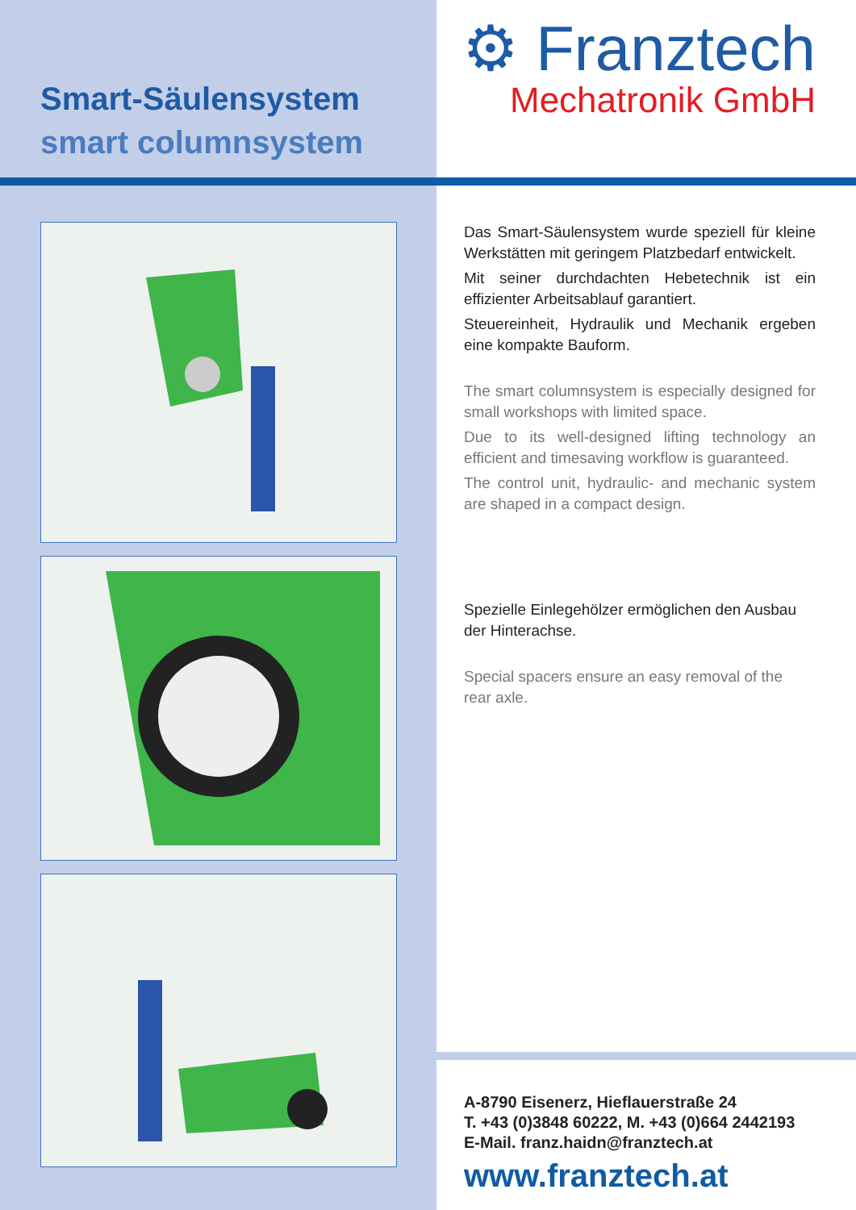Smart-Säulensystem
smart columnsystem
⚙ Franztech
Mechatronik GmbH
Das Smart-Säulensystem wurde speziell für kleine Werkstätten mit geringem Platzbedarf entwickelt.
Mit seiner durchdachten Hebetechnik ist ein effizienter Arbeitsablauf garantiert.
Steuereinheit, Hydraulik und Mechanik ergeben eine kompakte Bauform.
The smart columnsystem is especially designed for small workshops with limited space.
Due to its well-designed lifting technology an efficient and timesaving workflow is guaranteed.
The control unit, hydraulic- and mechanic system are shaped in a compact design.
Spezielle Einlegehölzer ermöglichen den Ausbau der Hinterachse.
Special spacers ensure an easy removal of the
rear axle.
A-8790 Eisenerz, Hieflauerstraße 24
T. +43 (0)3848 60222, M. +43 (0)664 2442193
E-Mail. franz.haidn@franztech.at
www.franztech.at